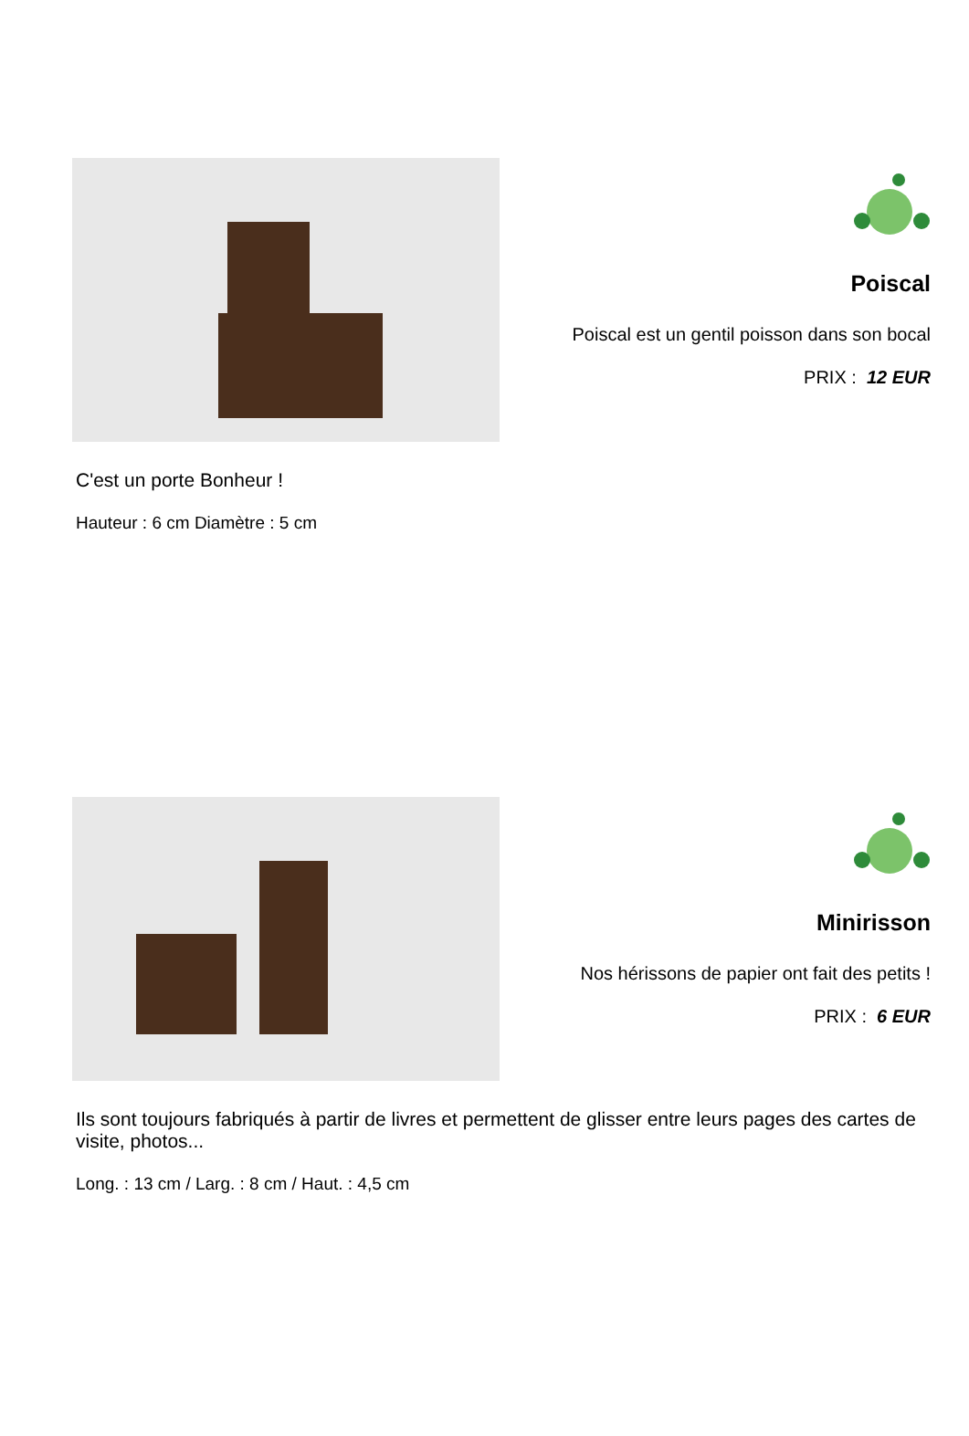Poiscal
Poiscal est un gentil poisson dans son bocal
PRIX : 12 EUR
C'est un porte Bonheur !
Hauteur : 6 cm Diamètre : 5 cm
Minirisson
Nos hérissons de papier ont fait des petits !
PRIX : 6 EUR
Ils sont toujours fabriqués à partir de livres et permettent de glisser entre leurs pages des cartes de visite, photos...
Long. : 13 cm / Larg. : 8 cm / Haut. : 4,5 cm